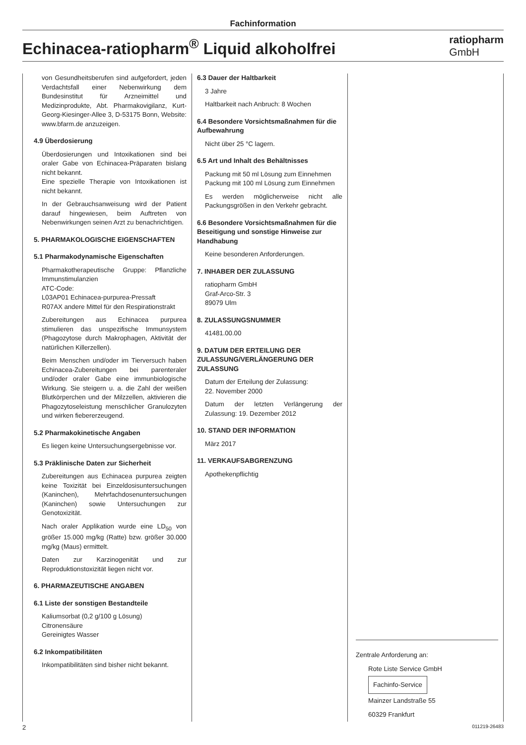Fachinformation
Echinacea-ratiopharm<sup>®</sup> Liquid alkoholfrei
ratiopharm
GmbH
von Gesundheitsberufen sind aufgefordert, jeden Verdachtsfall einer Nebenwirkung dem Bundesinstitut für Arzneimittel und Medizinprodukte, Abt. Pharmakovigilanz, Kurt-Georg-Kiesinger-Allee 3, D-53175 Bonn, Website: www.bfarm.de anzuzeigen.
4.9 Überdosierung
Überdosierungen und Intoxikationen sind bei oraler Gabe von Echinacea-Präparaten bislang nicht bekannt.
Eine spezielle Therapie von Intoxikationen ist nicht bekannt.
In der Gebrauchsanweisung wird der Patient darauf hingewiesen, beim Auftreten von Nebenwirkungen seinen Arzt zu benachrichtigen.
5. PHARMAKOLOGISCHE EIGENSCHAFTEN
5.1 Pharmakodynamische Eigenschaften
Pharmakotherapeutische Gruppe: Pflanzliche Immunstimulanzien
ATC-Code:
L03AP01 Echinacea-purpurea-Pressaft
R07AX andere Mittel für den Respirationstrakt
Zubereitungen aus Echinacea purpurea stimulieren das unspezifische Immunsystem (Phagozytose durch Makrophagen, Aktivität der natürlichen Killerzellen).
Beim Menschen und/oder im Tierversuch haben Echinacea-Zubereitungen bei parenteraler und/oder oraler Gabe eine immunbiologische Wirkung. Sie steigern u. a. die Zahl der weißen Blutkörperchen und der Milzzellen, aktivieren die Phagozytoseleistung menschlicher Granulozyten und wirken fiebererzeugend.
5.2 Pharmakokinetische Angaben
Es liegen keine Untersuchungsergebnisse vor.
5.3 Präklinische Daten zur Sicherheit
Zubereitungen aus Echinacea purpurea zeigten keine Toxizität bei Einzeldosisuntersuchungen (Kaninchen), Mehrfachdosenuntersuchungen (Kaninchen) sowie Untersuchungen zur Genotoxizität.
Nach oraler Applikation wurde eine LD<sub>50</sub> von größer 15.000 mg/kg (Ratte) bzw. größer 30.000 mg/kg (Maus) ermittelt.
Daten zur Karzinogenität und zur Reproduktionstoxizität liegen nicht vor.
6. PHARMAZEUTISCHE ANGABEN
6.1 Liste der sonstigen Bestandteile
Kaliumsorbat (0,2 g/100 g Lösung)
Citronensäure
Gereinigtes Wasser
6.2 Inkompatibilitäten
Inkompatibilitäten sind bisher nicht bekannt.
6.3 Dauer der Haltbarkeit
3 Jahre
Haltbarkeit nach Anbruch: 8 Wochen
6.4 Besondere Vorsichtsmaßnahmen für die Aufbewahrung
Nicht über 25 °C lagern.
6.5 Art und Inhalt des Behältnisses
Packung mit 50 ml Lösung zum Einnehmen
Packung mit 100 ml Lösung zum Einnehmen
Es werden möglicherweise nicht alle Packungsgrößen in den Verkehr gebracht.
6.6 Besondere Vorsichtsmaßnahmen für die Beseitigung und sonstige Hinweise zur Handhabung
Keine besonderen Anforderungen.
7. INHABER DER ZULASSUNG
ratiopharm GmbH
Graf-Arco-Str. 3
89079 Ulm
8. ZULASSUNGSNUMMER
41481.00.00
9. DATUM DER ERTEILUNG DER ZULASSUNG/VERLÄNGERUNG DER ZULASSUNG
Datum der Erteilung der Zulassung:
22. November 2000
Datum der letzten Verlängerung der Zulassung: 19. Dezember 2012
10. STAND DER INFORMATION
März 2017
11. VERKAUFSABGRENZUNG
Apothekenpflichtig
Zentrale Anforderung an:
Rote Liste Service GmbH
Fachinfo-Service
Mainzer Landstraße 55
60329 Frankfurt
2 011219-26483